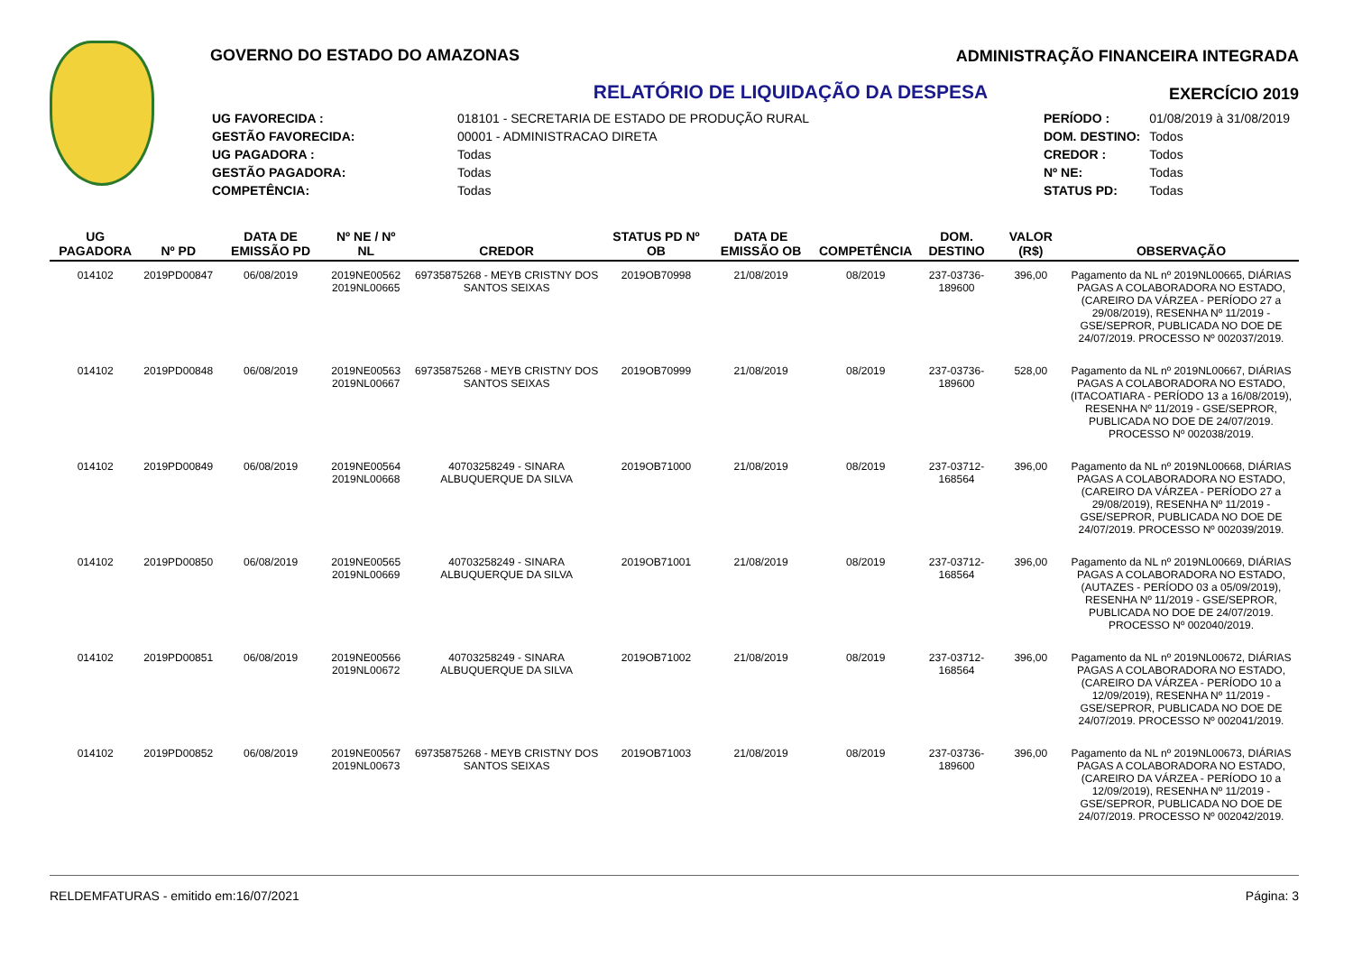GOVERNO DO ESTADO DO AMAZONAS
RELATÓRIO DE LIQUIDAÇÃO DA DESPESA
| UG FAVORECIDA : | 018101 - SECRETARIA DE ESTADO DE PRODUÇÃO RURAL |
| GESTÃO FAVORECIDA: | 00001 - ADMINISTRACAO DIRETA |
| UG PAGADORA : | Todas |
| GESTÃO PAGADORA: | Todas |
| COMPETÊNCIA: | Todas |
| PERÍODO : | 01/08/2019 à 31/08/2019 |
| DOM. DESTINO: | Todos |
| CREDOR : | Todos |
| Nº NE: | Todas |
| STATUS PD: | Todas |
ADMINISTRAÇÃO FINANCEIRA INTEGRADA
EXERCÍCIO 2019
| UG PAGADORA | Nº PD | DATA DE EMISSÃO PD | Nº NE / Nº NL | CREDOR | STATUS PD Nº OB | DATA DE EMISSÃO OB | COMPETÊNCIA | DOM. DESTINO | VALOR (R$) | OBSERVAÇÃO |
| --- | --- | --- | --- | --- | --- | --- | --- | --- | --- | --- |
| 014102 | 2019PD00847 | 06/08/2019 | 2019NE00562 2019NL00665 | 69735875268 - MEYB CRISTNY DOS SANTOS SEIXAS | 2019OB70998 | 21/08/2019 | 08/2019 | 237-03736-189600 | 396,00 | Pagamento da NL nº 2019NL00665, DIÁRIAS PAGAS A COLABORADORA NO ESTADO, (CAREIRO DA VÁRZEA - PERÍODO 27 a 29/08/2019), RESENHA Nº 11/2019 - GSE/SEPROR, PUBLICADA NO DOE DE 24/07/2019. PROCESSO Nº 002037/2019. |
| 014102 | 2019PD00848 | 06/08/2019 | 2019NE00563 2019NL00667 | 69735875268 - MEYB CRISTNY DOS SANTOS SEIXAS | 2019OB70999 | 21/08/2019 | 08/2019 | 237-03736-189600 | 528,00 | Pagamento da NL nº 2019NL00667, DIÁRIAS PAGAS A COLABORADORA NO ESTADO, (ITACOATIARA - PERÍODO 13 a 16/08/2019), RESENHA Nº 11/2019 - GSE/SEPROR, PUBLICADA NO DOE DE 24/07/2019. PROCESSO Nº 002038/2019. |
| 014102 | 2019PD00849 | 06/08/2019 | 2019NE00564 2019NL00668 | 40703258249 - SINARA ALBUQUERQUE DA SILVA | 2019OB71000 | 21/08/2019 | 08/2019 | 237-03712-168564 | 396,00 | Pagamento da NL nº 2019NL00668, DIÁRIAS PAGAS A COLABORADORA NO ESTADO, (CAREIRO DA VÁRZEA - PERÍODO 27 a 29/08/2019), RESENHA Nº 11/2019 - GSE/SEPROR, PUBLICADA NO DOE DE 24/07/2019. PROCESSO Nº 002039/2019. |
| 014102 | 2019PD00850 | 06/08/2019 | 2019NE00565 2019NL00669 | 40703258249 - SINARA ALBUQUERQUE DA SILVA | 2019OB71001 | 21/08/2019 | 08/2019 | 237-03712-168564 | 396,00 | Pagamento da NL nº 2019NL00669, DIÁRIAS PAGAS A COLABORADORA NO ESTADO, (AUTAZES - PERÍODO 03 a 05/09/2019), RESENHA Nº 11/2019 - GSE/SEPROR, PUBLICADA NO DOE DE 24/07/2019. PROCESSO Nº 002040/2019. |
| 014102 | 2019PD00851 | 06/08/2019 | 2019NE00566 2019NL00672 | 40703258249 - SINARA ALBUQUERQUE DA SILVA | 2019OB71002 | 21/08/2019 | 08/2019 | 237-03712-168564 | 396,00 | Pagamento da NL nº 2019NL00672, DIÁRIAS PAGAS A COLABORADORA NO ESTADO, (CAREIRO DA VÁRZEA - PERÍODO 10 a 12/09/2019), RESENHA Nº 11/2019 - GSE/SEPROR, PUBLICADA NO DOE DE 24/07/2019. PROCESSO Nº 002041/2019. |
| 014102 | 2019PD00852 | 06/08/2019 | 2019NE00567 2019NL00673 | 69735875268 - MEYB CRISTNY DOS SANTOS SEIXAS | 2019OB71003 | 21/08/2019 | 08/2019 | 237-03736-189600 | 396,00 | Pagamento da NL nº 2019NL00673, DIÁRIAS PAGAS A COLABORADORA NO ESTADO, (CAREIRO DA VÁRZEA - PERÍODO 10 a 12/09/2019), RESENHA Nº 11/2019 - GSE/SEPROR, PUBLICADA NO DOE DE 24/07/2019. PROCESSO Nº 002042/2019. |
RELDEMFATURAS - emitido em:16/07/2021 Página: 3